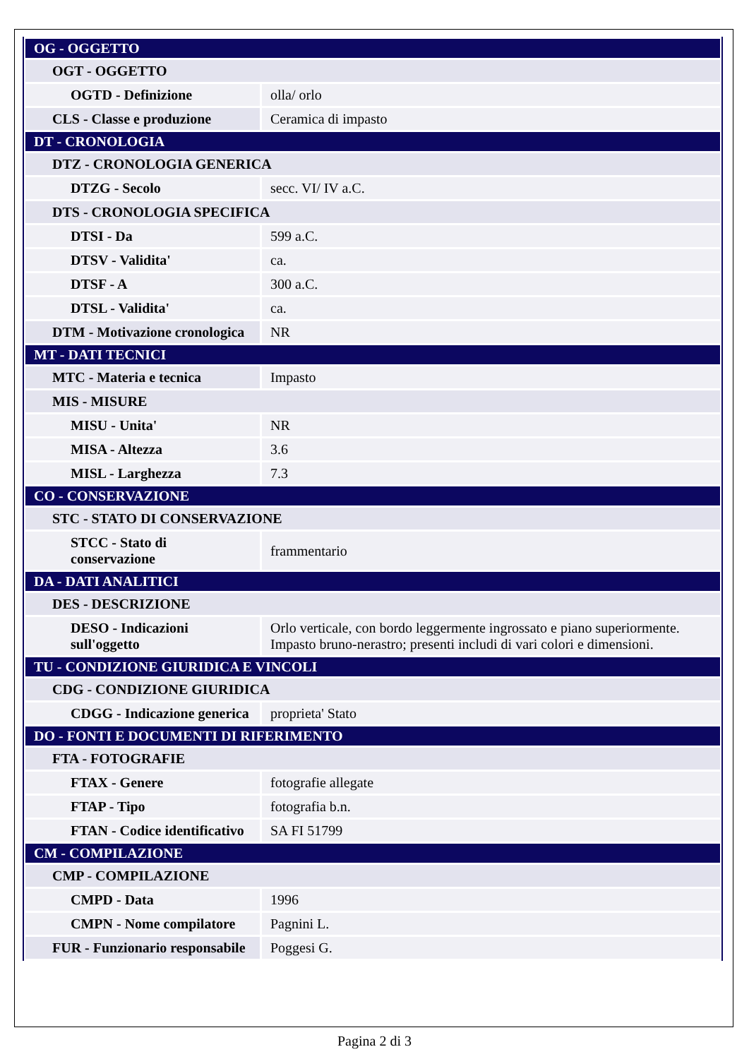| OG - OGGETTO | |
| OGT - OGGETTO | |
| OGTD - Definizione | olla/ orlo |
| CLS - Classe e produzione | Ceramica di impasto |
| DT - CRONOLOGIA | |
| DTZ - CRONOLOGIA GENERICA | |
| DTZG - Secolo | secc. VI/ IV a.C. |
| DTS - CRONOLOGIA SPECIFICA | |
| DTSI - Da | 599 a.C. |
| DTSV - Validita' | ca. |
| DTSF - A | 300 a.C. |
| DTSL - Validita' | ca. |
| DTM - Motivazione cronologica | NR |
| MT - DATI TECNICI | |
| MTC - Materia e tecnica | Impasto |
| MIS - MISURE | |
| MISU - Unita' | NR |
| MISA - Altezza | 3.6 |
| MISL - Larghezza | 7.3 |
| CO - CONSERVAZIONE | |
| STC - STATO DI CONSERVAZIONE | |
| STCC - Stato di conservazione | frammentario |
| DA - DATI ANALITICI | |
| DES - DESCRIZIONE | |
| DESO - Indicazioni sull'oggetto | Orlo verticale, con bordo leggermente ingrossato e piano superiormente. Impasto bruno-nerastro; presenti includi di vari colori e dimensioni. |
| TU - CONDIZIONE GIURIDICA E VINCOLI | |
| CDG - CONDIZIONE GIURIDICA | |
| CDGG - Indicazione generica | proprieta' Stato |
| DO - FONTI E DOCUMENTI DI RIFERIMENTO | |
| FTA - FOTOGRAFIE | |
| FTAX - Genere | fotografie allegate |
| FTAP - Tipo | fotografia b.n. |
| FTAN - Codice identificativo | SA FI 51799 |
| CM - COMPILAZIONE | |
| CMP - COMPILAZIONE | |
| CMPD - Data | 1996 |
| CMPN - Nome compilatore | Pagnini L. |
| FUR - Funzionario responsabile | Poggesi G. |
Pagina 2 di 3